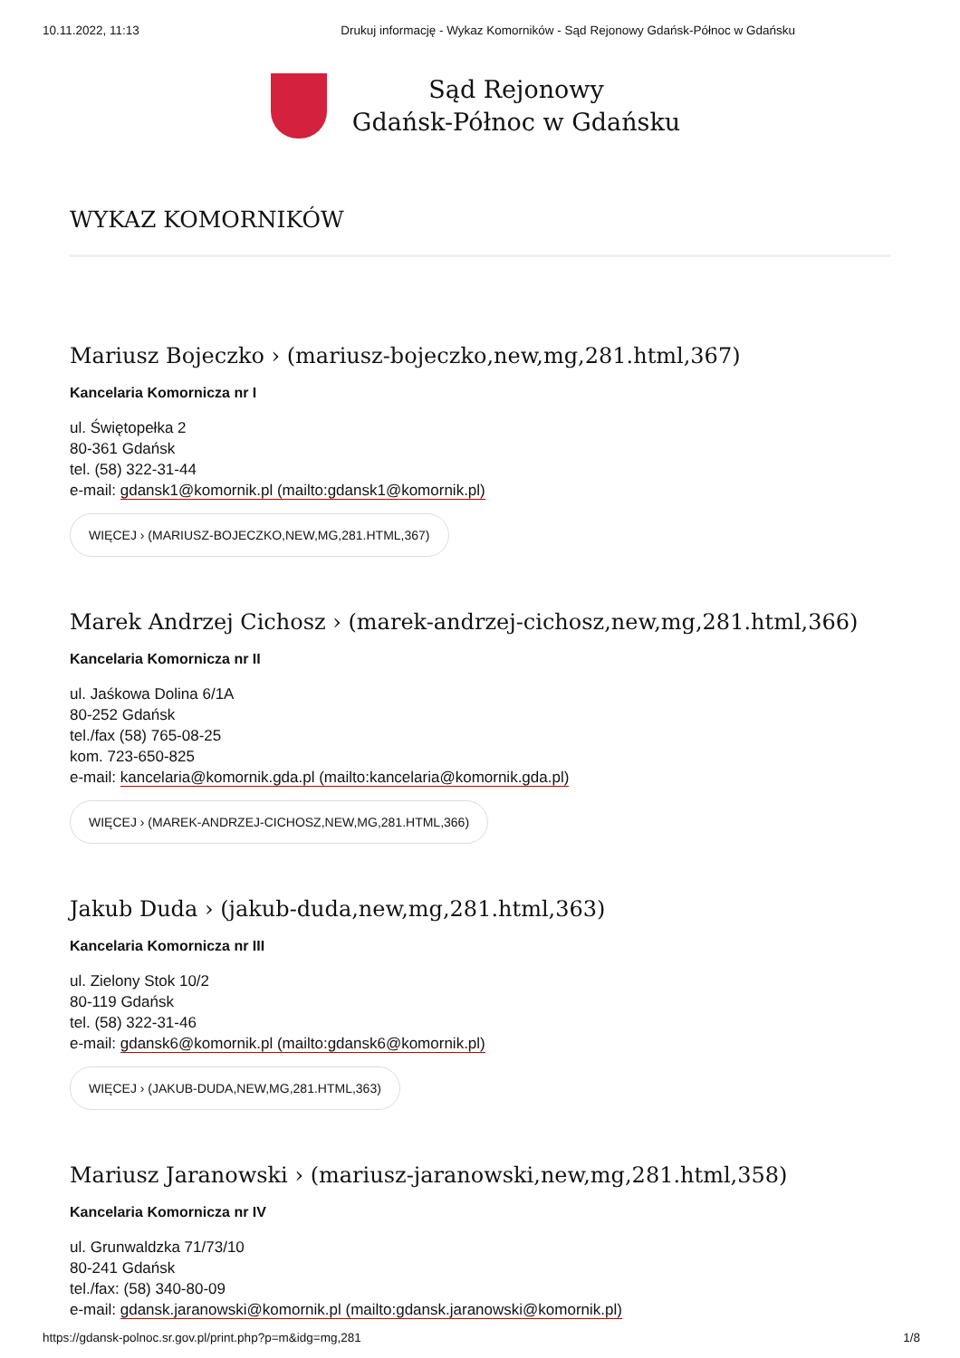10.11.2022, 11:13 Drukuj informację - Wykaz Komorników - Sąd Rejonowy Gdańsk-Północ w Gdańsku
Sąd Rejonowy
Gdańsk-Północ w Gdańsku
WYKAZ KOMORNIKÓW
Mariusz Bojeczko › (mariusz-bojeczko,new,mg,281.html,367)
Kancelaria Komornicza nr I
ul. Świętopełka 2
80-361 Gdańsk
tel. (58) 322-31-44
e-mail: gdansk1@komornik.pl (mailto:gdansk1@komornik.pl)
WIĘCEJ › (MARIUSZ-BOJECZKO,NEW,MG,281.HTML,367)
Marek Andrzej Cichosz › (marek-andrzej-cichosz,new,mg,281.html,366)
Kancelaria Komornicza nr II
ul. Jaśkowa Dolina 6/1A
80-252 Gdańsk
tel./fax (58) 765-08-25
kom. 723-650-825
e-mail: kancelaria@komornik.gda.pl (mailto:kancelaria@komornik.gda.pl)
WIĘCEJ › (MAREK-ANDRZEJ-CICHOSZ,NEW,MG,281.HTML,366)
Jakub Duda › (jakub-duda,new,mg,281.html,363)
Kancelaria Komornicza nr III
ul. Zielony Stok 10/2
80-119 Gdańsk
tel. (58) 322-31-46
e-mail: gdansk6@komornik.pl (mailto:gdansk6@komornik.pl)
WIĘCEJ › (JAKUB-DUDA,NEW,MG,281.HTML,363)
Mariusz Jaranowski › (mariusz-jaranowski,new,mg,281.html,358)
Kancelaria Komornicza nr IV
ul. Grunwaldzka 71/73/10
80-241 Gdańsk
tel./fax: (58) 340-80-09
e-mail: gdansk.jaranowski@komornik.pl (mailto:gdansk.jaranowski@komornik.pl)
https://gdansk-polnoc.sr.gov.pl/print.php?p=m&idg=mg,281 1/8